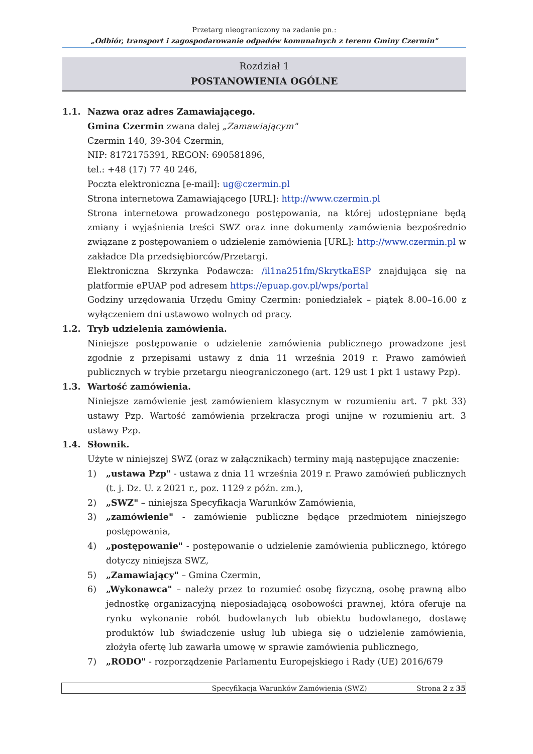Przetarg nieograniczony na zadanie pn.:
„Odbiór, transport i zagospodarowanie odpadów komunalnych z terenu Gminy Czermin"
Rozdział 1
POSTANOWIENIA OGÓLNE
1.1. Nazwa oraz adres Zamawiającego.
Gmina Czermin zwana dalej „Zamawiającym"
Czermin 140, 39-304 Czermin,
NIP: 8172175391, REGON: 690581896,
tel.: +48 (17) 77 40 246,
Poczta elektroniczna [e-mail]: ug@czermin.pl
Strona internetowa Zamawiającego [URL]: http://www.czermin.pl
Strona internetowa prowadzonego postępowania, na której udostępniane będą zmiany i wyjaśnienia treści SWZ oraz inne dokumenty zamówienia bezpośrednio związane z postępowaniem o udzielenie zamówienia [URL]: http://www.czermin.pl w zakładce Dla przedsiębiorców/Przetargi.
Elektroniczna Skrzynka Podawcza: /il1na251fm/SkrytkaESP znajdująca się na platformie ePUAP pod adresem https://epuap.gov.pl/wps/portal
Godziny urzędowania Urzędu Gminy Czermin: poniedziałek – piątek 8.00–16.00 z wyłączeniem dni ustawowo wolnych od pracy.
1.2. Tryb udzielenia zamówienia.
Niniejsze postępowanie o udzielenie zamówienia publicznego prowadzone jest zgodnie z przepisami ustawy z dnia 11 września 2019 r. Prawo zamówień publicznych w trybie przetargu nieograniczonego (art. 129 ust 1 pkt 1 ustawy Pzp).
1.3. Wartość zamówienia.
Niniejsze zamówienie jest zamówieniem klasycznym w rozumieniu art. 7 pkt 33) ustawy Pzp. Wartość zamówienia przekracza progi unijne w rozumieniu art. 3 ustawy Pzp.
1.4. Słownik.
Użyte w niniejszej SWZ (oraz w załącznikach) terminy mają następujące znaczenie:
1) „ustawa Pzp" - ustawa z dnia 11 września 2019 r. Prawo zamówień publicznych (t. j. Dz. U. z 2021 r., poz. 1129 z późn. zm.),
2) „SWZ" – niniejsza Specyfikacja Warunków Zamówienia,
3) „zamówienie" - zamówienie publiczne będące przedmiotem niniejszego postępowania,
4) „postępowanie" - postępowanie o udzielenie zamówienia publicznego, którego dotyczy niniejsza SWZ,
5) „Zamawiający" – Gmina Czermin,
6) „Wykonawca" – należy przez to rozumieć osobę fizyczną, osobę prawną albo jednostkę organizacyjną nieposiadającą osobowości prawnej, która oferuje na rynku wykonanie robót budowlanych lub obiektu budowlanego, dostawę produktów lub świadczenie usług lub ubiega się o udzielenie zamówienia, złożyła ofertę lub zawarła umowę w sprawie zamówienia publicznego,
7) „RODO" - rozporządzenie Parlamentu Europejskiego i Rady (UE) 2016/679
Specyfikacja Warunków Zamówienia (SWZ) Strona 2 z 35